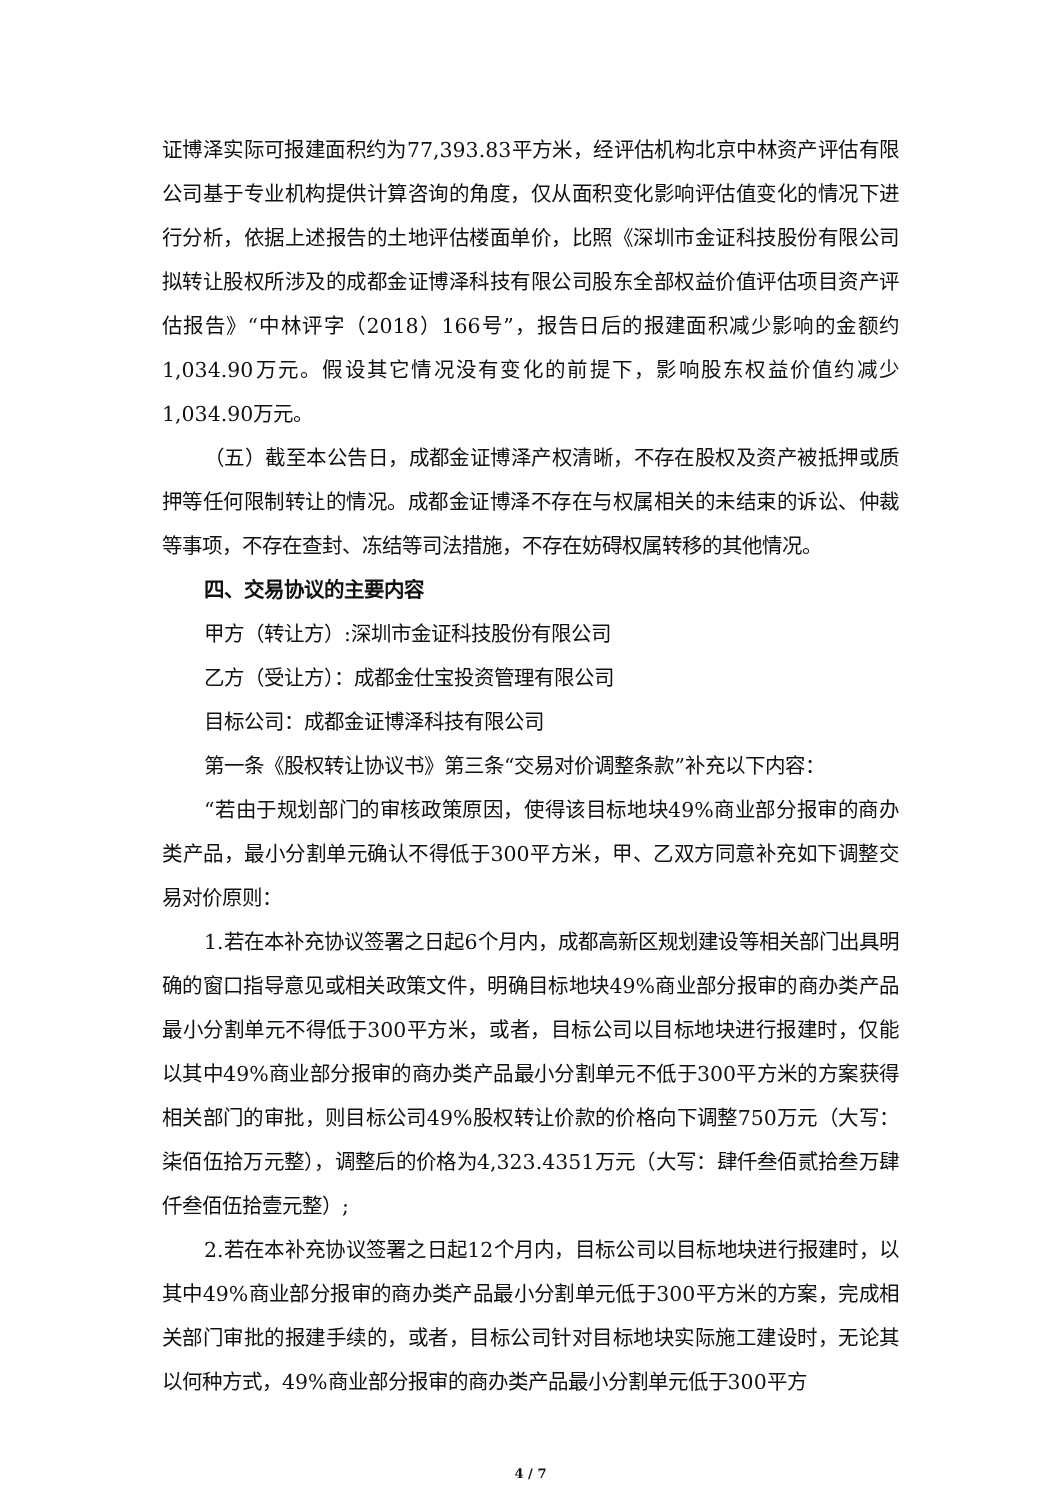证博泽实际可报建面积约为77,393.83平方米，经评估机构北京中林资产评估有限公司基于专业机构提供计算咨询的角度，仅从面积变化影响评估值变化的情况下进行分析，依据上述报告的土地评估楼面单价，比照《深圳市金证科技股份有限公司拟转让股权所涉及的成都金证博泽科技有限公司股东全部权益价值评估项目资产评估报告》“中林评字（2018）166号”，报告日后的报建面积减少影响的金额约1,034.90万元。假设其它情况没有变化的前提下，影响股东权益价值约减少1,034.90万元。
（五）截至本公告日，成都金证博泽产权清晰，不存在股权及资产被抵押或质押等任何限制转让的情况。成都金证博泽不存在与权属相关的未结束的诉讼、仲裁等事项，不存在查封、冻结等司法措施，不存在妨碍权属转移的其他情况。
四、交易协议的主要内容
甲方（转让方）:深圳市金证科技股份有限公司
乙方（受让方）：成都金仕宝投资管理有限公司
目标公司：成都金证博泽科技有限公司
第一条《股权转让协议书》第三条“交易对价调整条款”补充以下内容：
“若由于规划部门的审核政策原因，使得该目标地块49%商业部分报审的商办类产品，最小分割单元确认不得低于300平方米，甲、乙双方同意补充如下调整交易对价原则：
1.若在本补充协议签署之日起6个月内，成都高新区规划建设等相关部门出具明确的窗口指导意见或相关政策文件，明确目标地块49%商业部分报审的商办类产品最小分割单元不得低于300平方米，或者，目标公司以目标地块进行报建时，仅能以其中49%商业部分报审的商办类产品最小分割单元不低于300平方米的方案获得相关部门的审批，则目标公司49%股权转让价款的价格向下调整750万元（大写：柒佰伍拾万元整），调整后的价格为4,323.4351万元（大写：肆仟叁佰贰拾叁万肆仟叁佰伍拾壹元整）;
2.若在本补充协议签署之日起12个月内，目标公司以目标地块进行报建时，以其中49%商业部分报审的商办类产品最小分割单元低于300平方米的方案，完成相关部门审批的报建手续的，或者，目标公司针对目标地块实际施工建设时，无论其以何种方式，49%商业部分报审的商办类产品最小分割单元低于300平方
4 / 7